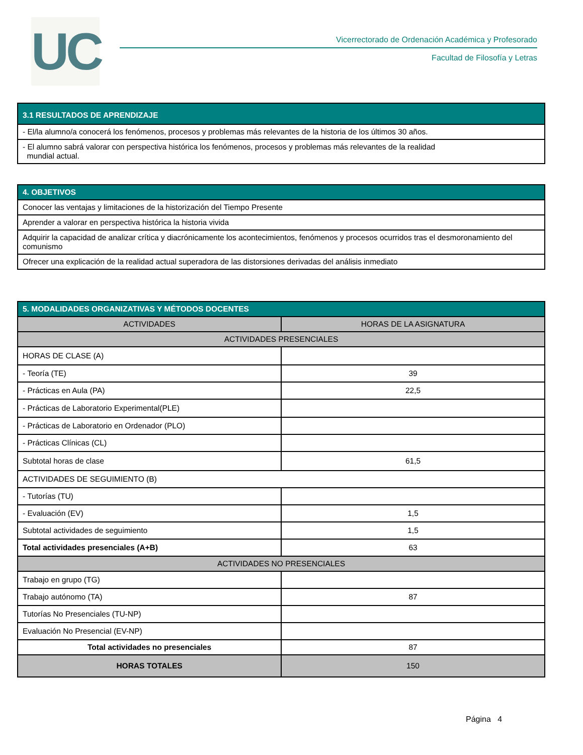UC
Vicerrectorado de Ordenación Académica y Profesorado
Facultad de Filosofía y Letras
| 3.1 RESULTADOS DE APRENDIZAJE |
| --- |
| - El/la alumno/a conocerá los fenómenos, procesos y problemas más relevantes de la historia de los últimos 30 años. |
| - El alumno sabrá valorar con perspectiva histórica los fenómenos, procesos y problemas más relevantes de la realidad mundial actual. |
| 4. OBJETIVOS |
| --- |
| Conocer las ventajas y limitaciones de la historización del Tiempo Presente |
| Aprender a valorar en perspectiva histórica la historia vivida |
| Adquirir la capacidad de analizar crítica y diacrónicamente los acontecimientos, fenómenos y procesos ocurridos tras el desmoronamiento del comunismo |
| Ofrecer una explicación de la realidad actual superadora de las distorsiones derivadas del análisis inmediato |
| 5. MODALIDADES ORGANIZATIVAS Y MÉTODOS DOCENTES | |
| --- | --- |
| ACTIVIDADES | HORAS DE LA ASIGNATURA |
| ACTIVIDADES PRESENCIALES | |
| HORAS DE CLASE (A) | |
| - Teoría (TE) | 39 |
| - Prácticas en Aula (PA) | 22,5 |
| - Prácticas de Laboratorio Experimental(PLE) | |
| - Prácticas de Laboratorio en Ordenador (PLO) | |
| - Prácticas Clínicas (CL) | |
| Subtotal horas de clase | 61,5 |
| ACTIVIDADES DE SEGUIMIENTO (B) | |
| - Tutorías (TU) | |
| - Evaluación (EV) | 1,5 |
| Subtotal actividades de seguimiento | 1,5 |
| Total actividades presenciales (A+B) | 63 |
| ACTIVIDADES NO PRESENCIALES | |
| Trabajo en grupo (TG) | |
| Trabajo autónomo (TA) | 87 |
| Tutorías No Presenciales (TU-NP) | |
| Evaluación No Presencial (EV-NP) | |
| Total actividades no presenciales | 87 |
| HORAS TOTALES | 150 |
Página 4